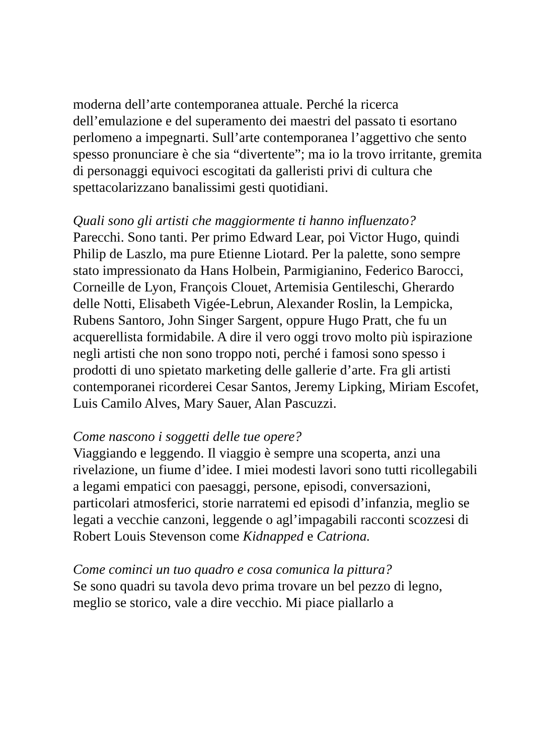moderna dell’arte contemporanea attuale. Perché la ricerca dell’emulazione e del superamento dei maestri del passato ti esortano perlomeno a impegnarti. Sull’arte contemporanea l’aggettivo che sento spesso pronunciare è che sia “divertente”; ma io la trovo irritante, gremita di personaggi equivoci escogitati da galleristi privi di cultura che spettacolarizzano banalissimi gesti quotidiani.
Quali sono gli artisti che maggiormente ti hanno influenzato?
Parecchi. Sono tanti. Per primo Edward Lear, poi Victor Hugo, quindi Philip de Laszlo, ma pure Etienne Liotard. Per la palette, sono sempre stato impressionato da Hans Holbein, Parmigianino, Federico Barocci, Corneille de Lyon, François Clouet, Artemisia Gentileschi, Gherardo delle Notti, Elisabeth Vigée-Lebrun, Alexander Roslin, la Lempicka, Rubens Santoro, John Singer Sargent, oppure Hugo Pratt, che fu un acquerellista formidabile. A dire il vero oggi trovo molto più ispirazione negli artisti che non sono troppo noti, perché i famosi sono spesso i prodotti di uno spietato marketing delle gallerie d’arte. Fra gli artisti contemporanei ricorderei Cesar Santos, Jeremy Lipking, Miriam Escofet, Luis Camilo Alves, Mary Sauer, Alan Pascuzzi.
Come nascono i soggetti delle tue opere?
Viaggiando e leggendo. Il viaggio è sempre una scoperta, anzi una rivelazione, un fiume d’idee. I miei modesti lavori sono tutti ricollegabili a legami empatici con paesaggi, persone, episodi, conversazioni, particolari atmosferici, storie narratemi ed episodi d’infanzia, meglio se legati a vecchie canzoni, leggende o agl’impagabili racconti scozzesi di Robert Louis Stevenson come Kidnapped e Catriona.
Come cominci un tuo quadro e cosa comunica la pittura?
Se sono quadri su tavola devo prima trovare un bel pezzo di legno, meglio se storico, vale a dire vecchio. Mi piace piallarlo a